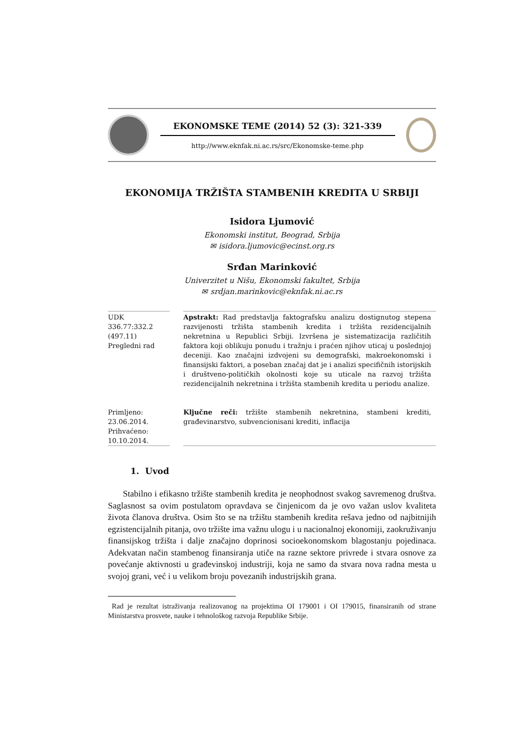EKONOMSKE TEME (2014) 52 (3): 321-339
http://www.eknfak.ni.ac.rs/src/Ekonomske-teme.php
EKONOMIJA TRŽIŠTA STAMBENIH KREDITA U SRBIJI
Isidora Ljumović
Ekonomski institut, Beograd, Srbija
✉ isidora.ljumovic@ecinst.org.rs
Srđan Marinković
Univerzitet u Nišu, Ekonomski fakultet, Srbija
✉ srdjan.marinkovic@eknfak.ni.ac.rs
UDK
336.77:332.2
(497.11)
Pregledni rad
Primljeno:
23.06.2014.
Prihvaćeno:
10.10.2014.
Apstrakt: Rad predstavlja faktografsku analizu dostignutog stepena razvijenosti tržišta stambenih kredita i tržišta rezidencijalnih nekretnina u Republici Srbiji. Izvršena je sistematizacija različitih faktora koji oblikuju ponudu i tražnju i praćen njihov uticaj u poslednjoj deceniji. Kao značajni izdvojeni su demografski, makroekonomski i finansijski faktori, a poseban značaj dat je i analizi specifičnih istorijskih i društveno-političkih okolnosti koje su uticale na razvoj tržišta rezidencijalnih nekretnina i tržišta stambenih kredita u periodu analize.
Ključne reči: tržište stambenih nekretnina, stambeni krediti, građevinarstvo, subvencionisani krediti, inflacija
1. Uvod
Stabilno i efikasno tržište stambenih kredita je neophodnost svakog savremenog društva. Saglasnost sa ovim postulatom opravdava se činjenicom da je ovo važan uslov kvaliteta života članova društva. Osim što se na tržištu stambenih kredita rešava jedno od najbitnijih egzistencijalnih pitanja, ovo tržište ima važnu ulogu i u nacionalnoj ekonomiji, zaokruživanju finansijskog tržišta i dalje značajno doprinosi socioekonomskom blagostanju pojedinaca. Adekvatan način stambenog finansiranja utiče na razne sektore privrede i stvara osnove za povećanje aktivnosti u građevinskoj industriji, koja ne samo da stvara nova radna mesta u svojoj grani, već i u velikom broju povezanih industrijskih grana.
Rad je rezultat istraživanja realizovanog na projektima OI 179001 i OI 179015, finansiranih od strane Ministarstva prosvete, nauke i tehnološkog razvoja Republike Srbije.